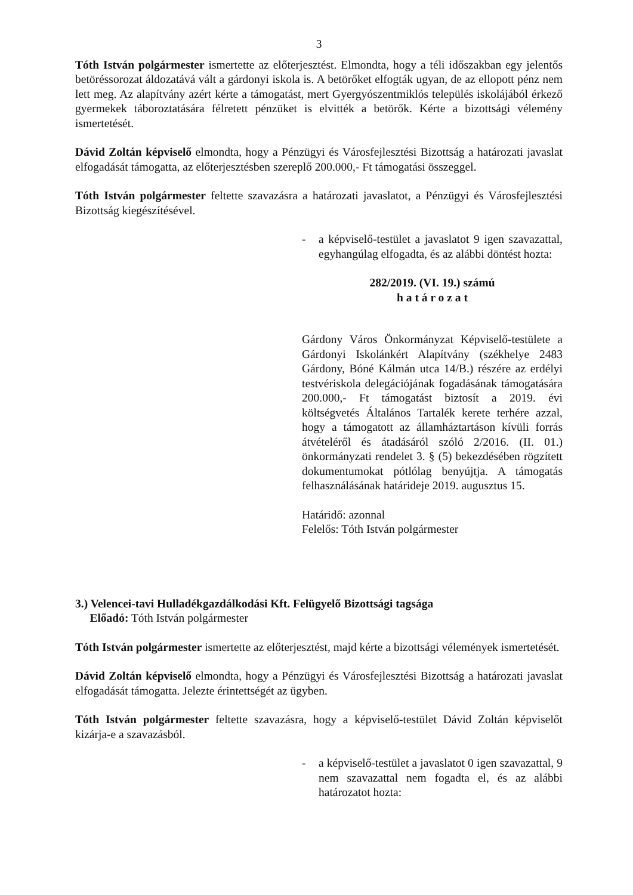3
Tóth István polgármester ismertette az előterjesztést. Elmondta, hogy a téli időszakban egy jelentős betöréssorozat áldozatává vált a gárdonyi iskola is. A betörőket elfogták ugyan, de az ellopott pénz nem lett meg. Az alapítvány azért kérte a támogatást, mert Gyergyószentmiklós település iskolájából érkező gyermekek táboroztatására félretett pénzüket is elvitték a betörők. Kérte a bizottsági vélemény ismertetését.
Dávid Zoltán képviselő elmondta, hogy a Pénzügyi és Városfejlesztési Bizottság a határozati javaslat elfogadását támogatta, az előterjesztésben szereplő 200.000,- Ft támogatási összeggel.
Tóth István polgármester feltette szavazásra a határozati javaslatot, a Pénzügyi és Városfejlesztési Bizottság kiegészítésével.
- a képviselő-testület a javaslatot 9 igen szavazattal, egyhangúlag elfogadta, és az alábbi döntést hozta:
282/2019. (VI. 19.) számú
h a t á r o z a t
Gárdony Város Önkormányzat Képviselő-testülete a Gárdonyi Iskolánkért Alapítvány (székhelye 2483 Gárdony, Bóné Kálmán utca 14/B.) részére az erdélyi testvériskola delegációjának fogadásának támogatására 200.000,- Ft támogatást biztosít a 2019. évi költségvetés Általános Tartalék kerete terhére azzal, hogy a támogatott az államháztartáson kívüli forrás átvételéről és átadásáról szóló 2/2016. (II. 01.) önkormányzati rendelet 3. § (5) bekezdésében rögzített dokumentumokat pótlólag benyújtja. A támogatás felhasználásának határideje 2019. augusztus 15.
Határidő: azonnal
Felelős: Tóth István polgármester
3.) Velencei-tavi Hulladékgazdálkodási Kft. Felügyelő Bizottsági tagsága
Előadó: Tóth István polgármester
Tóth István polgármester ismertette az előterjesztést, majd kérte a bizottsági vélemények ismertetését.
Dávid Zoltán képviselő elmondta, hogy a Pénzügyi és Városfejlesztési Bizottság a határozati javaslat elfogadását támogatta. Jelezte érintettségét az ügyben.
Tóth István polgármester feltette szavazásra, hogy a képviselő-testület Dávid Zoltán képviselőt kizárja-e a szavazásból.
- a képviselő-testület a javaslatot 0 igen szavazattal, 9 nem szavazattal nem fogadta el, és az alábbi határozatot hozta: